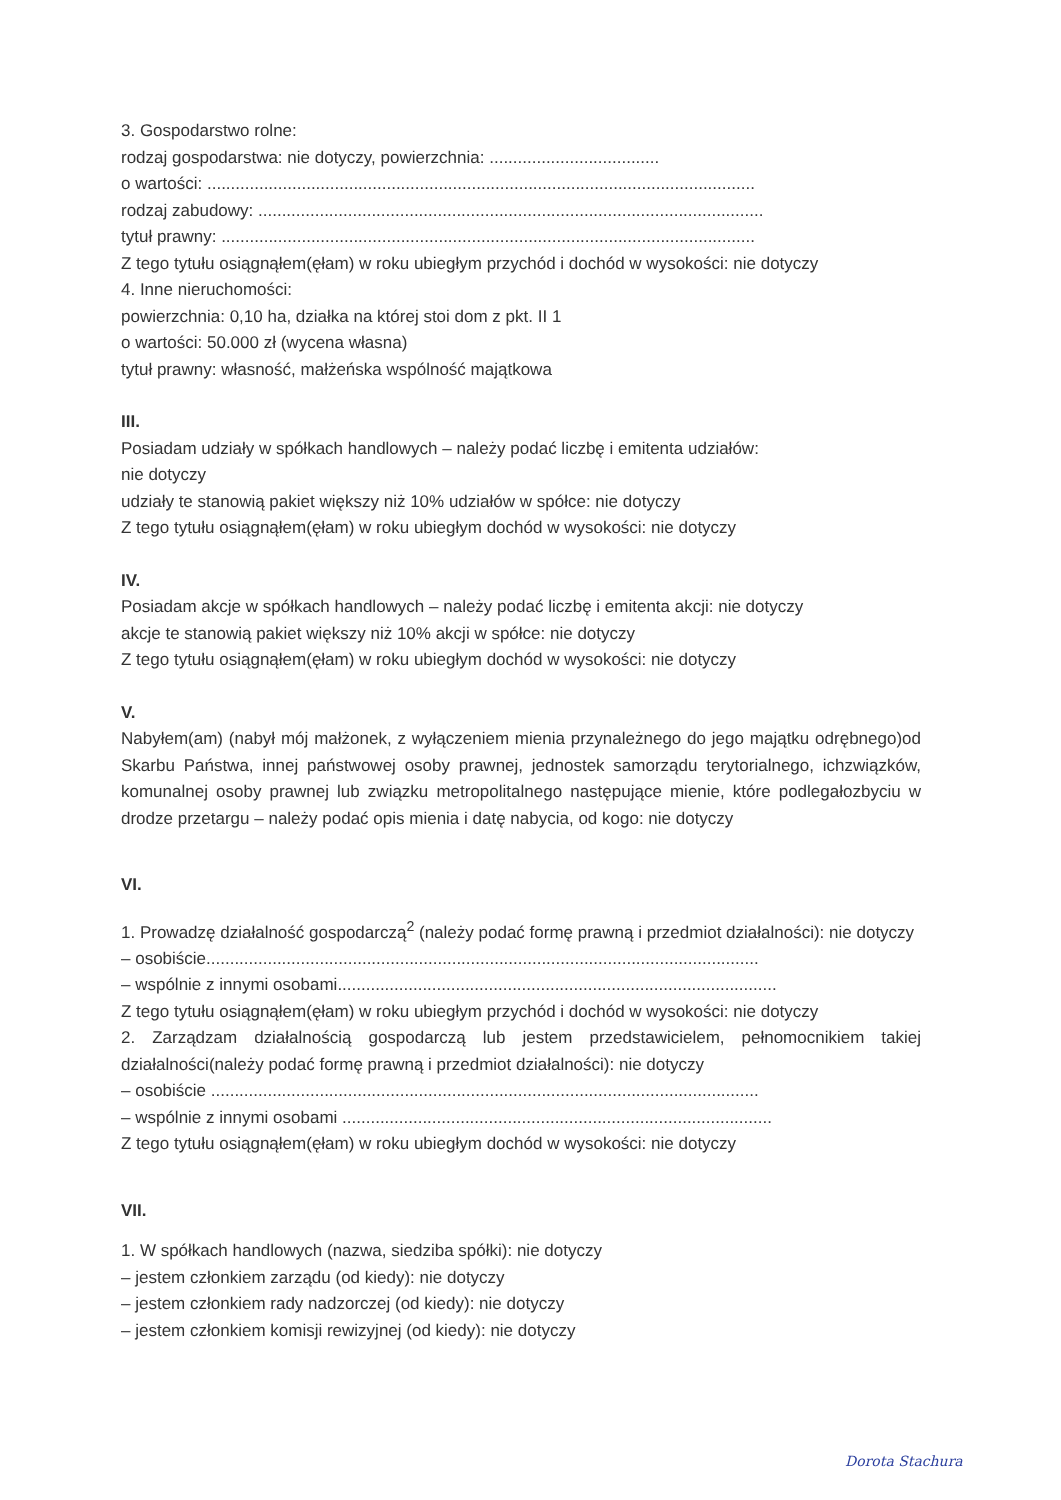3. Gospodarstwo rolne:
rodzaj gospodarstwa: nie dotyczy, powierzchnia: ....................................
o wartości: ....................................................................................................................
rodzaj zabudowy: ...........................................................................................................
tytuł prawny: .................................................................................................................
Z tego tytułu osiągnąłem(ęłam) w roku ubiegłym przychód i dochód w wysokości: nie dotyczy
4. Inne nieruchomości:
powierzchnia: 0,10 ha, działka na której stoi dom z pkt. II 1
o wartości: 50.000 zł (wycena własna)
tytuł prawny: własność, małżeńska wspólność majątkowa
III.
Posiadam udziały w spółkach handlowych – należy podać liczbę i emitenta udziałów:
nie dotyczy
udziały te stanowią pakiet większy niż 10% udziałów w spółce: nie dotyczy
Z tego tytułu osiągnąłem(ęłam) w roku ubiegłym dochód w wysokości: nie dotyczy
IV.
Posiadam akcje w spółkach handlowych – należy podać liczbę i emitenta akcji: nie dotyczy
akcje te stanowią pakiet większy niż 10% akcji w spółce: nie dotyczy
Z tego tytułu osiągnąłem(ęłam) w roku ubiegłym dochód w wysokości: nie dotyczy
V.
Nabyłem(am) (nabył mój małżonek, z wyłączeniem mienia przynależnego do jego majątku odrębnego)od Skarbu Państwa, innej państwowej osoby prawnej, jednostek samorządu terytorialnego, ichzwiązków, komunalnej osoby prawnej lub związku metropolitalnego następujące mienie, które podlegałozbyciu w drodze przetargu – należy podać opis mienia i datę nabycia, od kogo: nie dotyczy
VI.
1. Prowadzę działalność gospodarczą<sup>2</sup> (należy podać formę prawną i przedmiot działalności): nie dotyczy
– osobiście.....................................................................................................................
– wspólnie z innymi osobami.............................................................................................
Z tego tytułu osiągnąłem(ęłam) w roku ubiegłym przychód i dochód w wysokości: nie dotyczy
2. Zarządzam działalnością gospodarczą lub jestem przedstawicielem, pełnomocnikiem takiej działalności(należy podać formę prawną i przedmiot działalności): nie dotyczy
– osobiście ....................................................................................................................
– wspólnie z innymi osobami ...........................................................................................
Z tego tytułu osiągnąłem(ęłam) w roku ubiegłym dochód w wysokości: nie dotyczy
VII.
1. W spółkach handlowych (nazwa, siedziba spółki): nie dotyczy
– jestem członkiem zarządu (od kiedy): nie dotyczy
– jestem członkiem rady nadzorczej (od kiedy): nie dotyczy
– jestem członkiem komisji rewizyjnej (od kiedy): nie dotyczy
Dorota Stachura